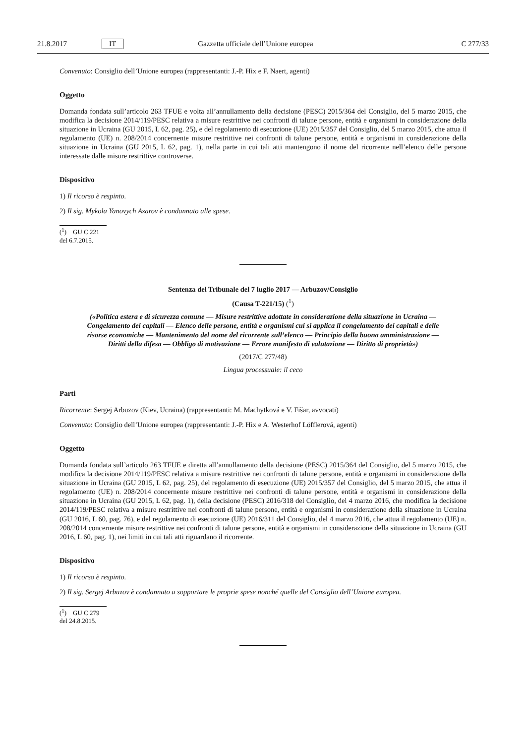21.8.2017 IT Gazzetta ufficiale dell’Unione europea C 277/33
Convenuto: Consiglio dell’Unione europea (rappresentanti: J.-P. Hix e F. Naert, agenti)
Oggetto
Domanda fondata sull’articolo 263 TFUE e volta all’annullamento della decisione (PESC) 2015/364 del Consiglio, del 5 marzo 2015, che modifica la decisione 2014/119/PESC relativa a misure restrittive nei confronti di talune persone, entità e organismi in considerazione della situazione in Ucraina (GU 2015, L 62, pag. 25), e del regolamento di esecuzione (UE) 2015/357 del Consiglio, del 5 marzo 2015, che attua il regolamento (UE) n. 208/2014 concernente misure restrittive nei confronti di talune persone, entità e organismi in considerazione della situazione in Ucraina (GU 2015, L 62, pag. 1), nella parte in cui tali atti mantengono il nome del ricorrente nell’elenco delle persone interessate dalle misure restrittive controverse.
Dispositivo
1) Il ricorso è respinto.
2) Il sig. Mykola Yanovych Azarov è condannato alle spese.
(<sup>1</sup>) GU C 221 del 6.7.2015.
Sentenza del Tribunale del 7 luglio 2017 — Arbuzov/Consiglio
(Causa T-221/15) (<sup>1</sup>)
(«Politica estera e di sicurezza comune — Misure restrittive adottate in considerazione della situazione in Ucraina — Congelamento dei capitali — Elenco delle persone, entità e organismi cui si applica il congelamento dei capitali e delle risorse economiche — Mantenimento del nome del ricorrente sull’elenco — Principio della buona amministrazione — Diritti della difesa — Obbligo di motivazione — Errore manifesto di valutazione — Diritto di proprietà»)
(2017/C 277/48)
Lingua processuale: il ceco
Parti
Ricorrente: Sergej Arbuzov (Kiev, Ucraina) (rappresentanti: M. Machytková e V. Fišar, avvocati)
Convenuto: Consiglio dell’Unione europea (rappresentanti: J.-P. Hix e A. Westerhof Löfflerová, agenti)
Oggetto
Domanda fondata sull’articolo 263 TFUE e diretta all’annullamento della decisione (PESC) 2015/364 del Consiglio, del 5 marzo 2015, che modifica la decisione 2014/119/PESC relativa a misure restrittive nei confronti di talune persone, entità e organismi in considerazione della situazione in Ucraina (GU 2015, L 62, pag. 25), del regolamento di esecuzione (UE) 2015/357 del Consiglio, del 5 marzo 2015, che attua il regolamento (UE) n. 208/2014 concernente misure restrittive nei confronti di talune persone, entità e organismi in considerazione della situazione in Ucraina (GU 2015, L 62, pag. 1), della decisione (PESC) 2016/318 del Consiglio, del 4 marzo 2016, che modifica la decisione 2014/119/PESC relativa a misure restrittive nei confronti di talune persone, entità e organismi in considerazione della situazione in Ucraina (GU 2016, L 60, pag. 76), e del regolamento di esecuzione (UE) 2016/311 del Consiglio, del 4 marzo 2016, che attua il regolamento (UE) n. 208/2014 concernente misure restrittive nei confronti di talune persone, entità e organismi in considerazione della situazione in Ucraina (GU 2016, L 60, pag. 1), nei limiti in cui tali atti riguardano il ricorrente.
Dispositivo
1) Il ricorso è respinto.
2) Il sig. Sergej Arbuzov è condannato a sopportare le proprie spese nonché quelle del Consiglio dell’Unione europea.
(<sup>1</sup>) GU C 279 del 24.8.2015.